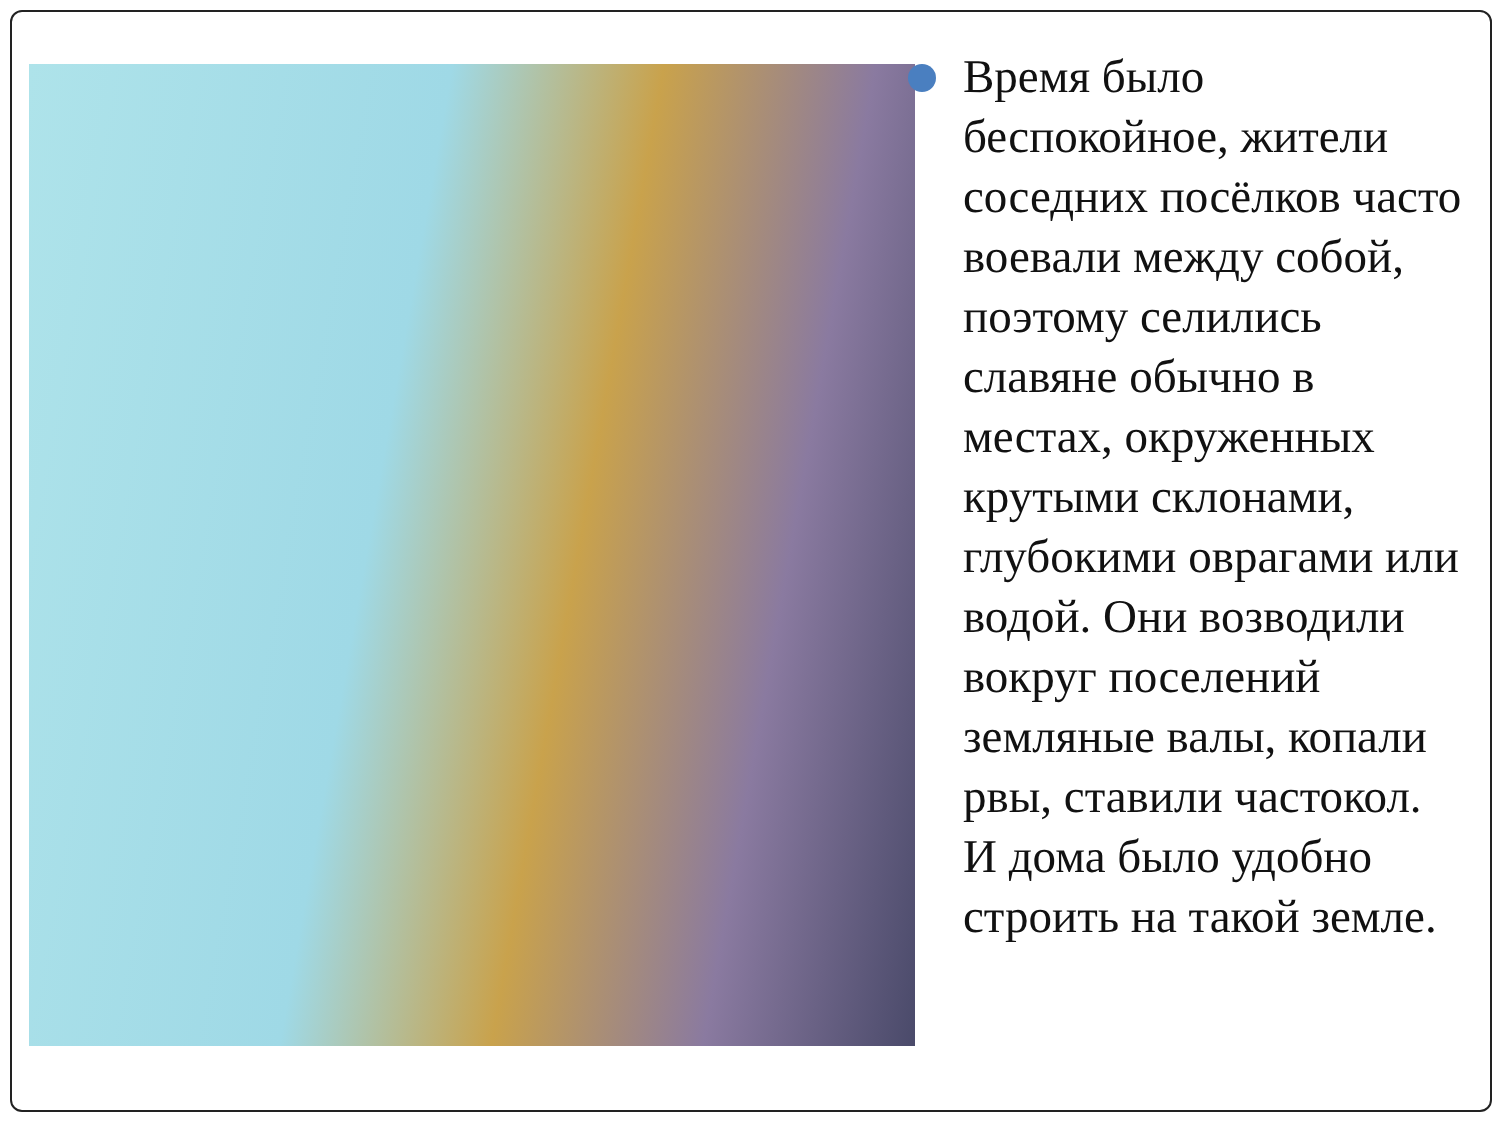Время было беспокойное, жители соседних посёлков часто воевали между собой, поэтому селились славяне обычно в местах, окруженных крутыми склонами, глубокими оврагами или водой. Они возводили вокруг поселений земляные валы, копали рвы, ставили частокол. И дома было удобно строить на такой земле.